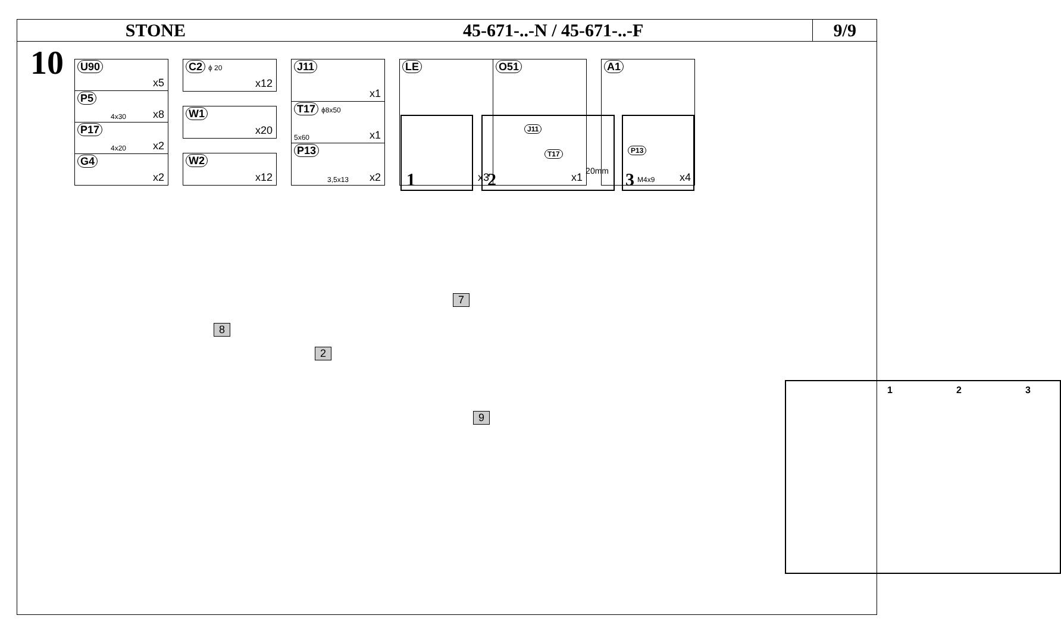STONE 45-671-..-N / 45-671-..-F
9/9
10
| U90 x5 |
| P5 4x30 x8 |
| P17 4x20 x2 |
| G4 x2 |
| C2 ϕ 20 x12 |
| W1 x20 |
| W2 x12 |
| J11 x1 |
| T17 ϕ8x50 5x60 x1 |
| P13 3,5x13 x2 |
| LE x3 | O51 x1 |
| A1 M4x9 x4 |
1 J11
T17
20mm 2
P13
3
1 2 3
8
2
7
9